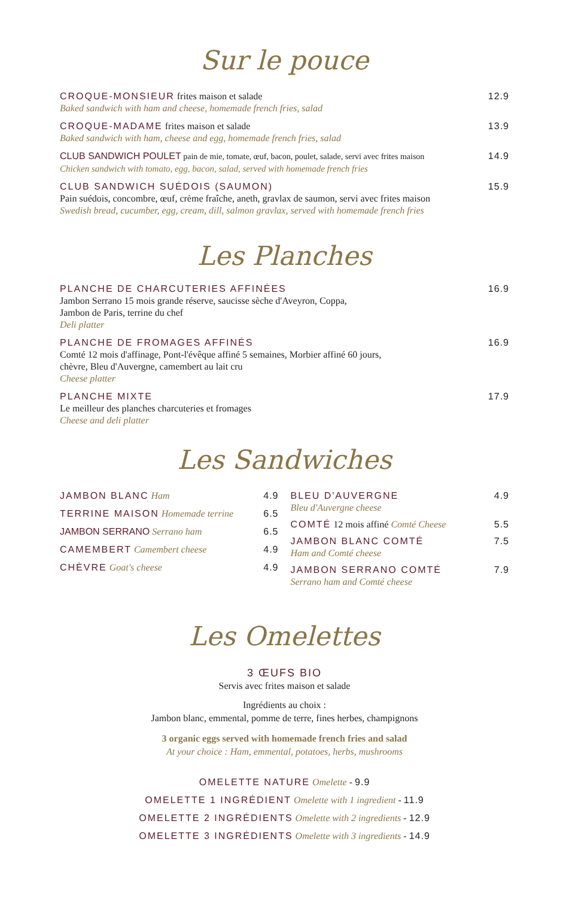Sur le pouce
CROQUE-MONSIEUR frites maison et salade 12.9
Baked sandwich with ham and cheese, homemade french fries, salad
CROQUE-MADAME frites maison et salade 13.9
Baked sandwich with ham, cheese and egg, homemade french fries, salad
CLUB SANDWICH POULET pain de mie, tomate, œuf, bacon, poulet, salade, servi avec frites maison 14.9
Chicken sandwich with tomato, egg, bacon, salad, served with homemade french fries
CLUB SANDWICH SUÉDOIS (SAUMON) 15.9
Pain suédois, concombre, œuf, crème fraîche, aneth, gravlax de saumon, servi avec frites maison
Swedish bread, cucumber, egg, cream, dill, salmon gravlax, served with homemade french fries
Les Planches
PLANCHE DE CHARCUTERIES AFFINÉES 16.9
Jambon Serrano 15 mois grande réserve, saucisse sèche d'Aveyron, Coppa,
Jambon de Paris, terrine du chef
Deli platter
PLANCHE DE FROMAGES AFFINÉS 16.9
Comté 12 mois d'affinage, Pont-l'évêque affiné 5 semaines, Morbier affiné 60 jours,
chèvre, Bleu d'Auvergne, camembert au lait cru
Cheese platter
PLANCHE MIXTE 17.9
Le meilleur des planches charcuteries et fromages
Cheese and deli platter
Les Sandwiches
JAMBON BLANC Ham 4.9
TERRINE MAISON Homemade terrine 6.5
JAMBON SERRANO Serrano ham 6.5
CAMEMBERT Camembert cheese 4.9
CHÈVRE Goat's cheese 4.9
BLEU D'AUVERGNE
Bleu d'Auvergne cheese 4.9
COMTÉ 12 mois affiné Comté Cheese 5.5
JAMBON BLANC COMTÉ
Ham and Comté cheese 7.5
JAMBON SERRANO COMTÉ
Serrano ham and Comté cheese 7.9
Les Omelettes
3 ŒUFS BIO
Servis avec frites maison et salade
Ingrédients au choix :
Jambon blanc, emmental, pomme de terre, fines herbes, champignons
3 organic eggs served with homemade french fries and salad
At your choice : Ham, emmental, potatoes, herbs, mushrooms
OMELETTE NATURE Omelette - 9.9
OMELETTE 1 INGRÉDIENT Omelette with 1 ingredient - 11.9
OMELETTE 2 INGRÉDIENTS Omelette with 2 ingredients - 12.9
OMELETTE 3 INGRÉDIENTS Omelette with 3 ingredients - 14.9